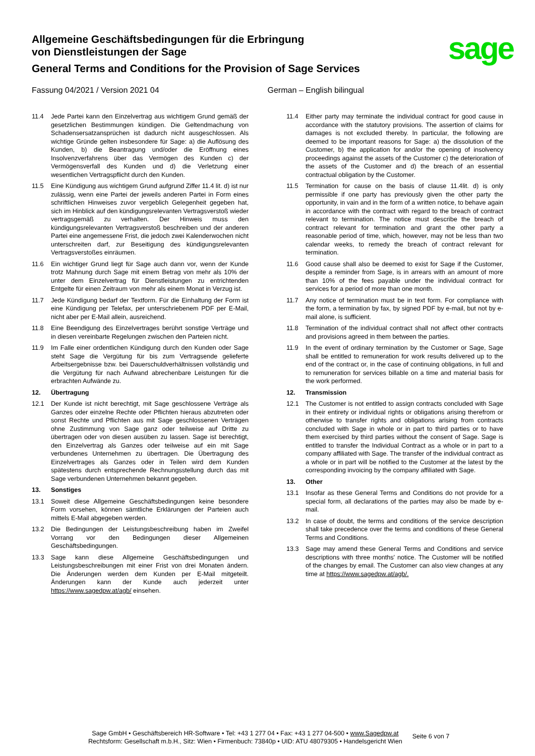Allgemeine Geschäftsbedingungen für die Erbringung
von Dienstleistungen der Sage
General Terms and Conditions for the Provision of Sage Services
sage
Fassung 04/2021 / Version 2021 04 German – English bilingual
11.4 Jede Partei kann den Einzelvertrag aus wichtigem Grund gemäß der gesetzlichen Bestimmungen kündigen. Die Geltendmachung von Schadensersatzansprüchen ist dadurch nicht ausgeschlossen. Als wichtige Gründe gelten insbesondere für Sage: a) die Auflösung des Kunden, b) die Beantragung und/oder die Eröffnung eines Insolvenzverfahrens über das Vermögen des Kunden c) der Vermögensverfall des Kunden und d) die Verletzung einer wesentlichen Vertragspflicht durch den Kunden.
11.5 Eine Kündigung aus wichtigem Grund aufgrund Ziffer 11.4 lit. d) ist nur zulässig, wenn eine Partei der jeweils anderen Partei in Form eines schriftlichen Hinweises zuvor vergeblich Gelegenheit gegeben hat, sich im Hinblick auf den kündigungsrelevanten Vertragsverstoß wieder vertragsgemäß zu verhalten. Der Hinweis muss den kündigungsrelevanten Vertragsverstoß beschreiben und der anderen Partei eine angemessene Frist, die jedoch zwei Kalenderwochen nicht unterschreiten darf, zur Beseitigung des kündigungsrelevanten Vertragsverstoßes einräumen.
11.6 Ein wichtiger Grund liegt für Sage auch dann vor, wenn der Kunde trotz Mahnung durch Sage mit einem Betrag von mehr als 10% der unter dem Einzelvertrag für Dienstleistungen zu entrichtenden Entgelte für einen Zeitraum von mehr als einem Monat in Verzug ist.
11.7 Jede Kündigung bedarf der Textform. Für die Einhaltung der Form ist eine Kündigung per Telefax, per unterschriebenem PDF per E-Mail, nicht aber per E-Mail allein, ausreichend.
11.8 Eine Beendigung des Einzelvertrages berührt sonstige Verträge und in diesen vereinbarte Regelungen zwischen den Parteien nicht.
11.9 Im Falle einer ordentlichen Kündigung durch den Kunden oder Sage steht Sage die Vergütung für bis zum Vertragsende gelieferte Arbeitsergebnisse bzw. bei Dauerschuldverhältnissen vollständig und die Vergütung für nach Aufwand abrechenbare Leistungen für die erbrachten Aufwände zu.
12. Übertragung
12.1 Der Kunde ist nicht berechtigt, mit Sage geschlossene Verträge als Ganzes oder einzelne Rechte oder Pflichten hieraus abzutreten oder sonst Rechte und Pflichten aus mit Sage geschlossenen Verträgen ohne Zustimmung von Sage ganz oder teilweise auf Dritte zu übertragen oder von diesen ausüben zu lassen. Sage ist berechtigt, den Einzelvertrag als Ganzes oder teilweise auf ein mit Sage verbundenes Unternehmen zu übertragen. Die Übertragung des Einzelvertrages als Ganzes oder in Teilen wird dem Kunden spätestens durch entsprechende Rechnungsstellung durch das mit Sage verbundenen Unternehmen bekannt gegeben.
13. Sonstiges
13.1 Soweit diese Allgemeine Geschäftsbedingungen keine besondere Form vorsehen, können sämtliche Erklärungen der Parteien auch mittels E-Mail abgegeben werden.
13.2 Die Bedingungen der Leistungsbeschreibung haben im Zweifel Vorrang vor den Bedingungen dieser Allgemeinen Geschäftsbedingungen.
13.3 Sage kann diese Allgemeine Geschäftsbedingungen und Leistungsbeschreibungen mit einer Frist von drei Monaten ändern. Die Änderungen werden dem Kunden per E-Mail mitgeteilt. Änderungen kann der Kunde auch jederzeit unter https://www.sagedpw.at/agb/ einsehen.
11.4 Either party may terminate the individual contract for good cause in accordance with the statutory provisions. The assertion of claims for damages is not excluded thereby. In particular, the following are deemed to be important reasons for Sage: a) the dissolution of the Customer, b) the application for and/or the opening of insolvency proceedings against the assets of the Customer c) the deterioration of the assets of the Customer and d) the breach of an essential contractual obligation by the Customer.
11.5 Termination for cause on the basis of clause 11.4lit. d) is only permissible if one party has previously given the other party the opportunity, in vain and in the form of a written notice, to behave again in accordance with the contract with regard to the breach of contract relevant to termination. The notice must describe the breach of contract relevant for termination and grant the other party a reasonable period of time, which, however, may not be less than two calendar weeks, to remedy the breach of contract relevant for termination.
11.6 Good cause shall also be deemed to exist for Sage if the Customer, despite a reminder from Sage, is in arrears with an amount of more than 10% of the fees payable under the individual contract for services for a period of more than one month.
11.7 Any notice of termination must be in text form. For compliance with the form, a termination by fax, by signed PDF by e-mail, but not by e-mail alone, is sufficient.
11.8 Termination of the individual contract shall not affect other contracts and provisions agreed in them between the parties.
11.9 In the event of ordinary termination by the Customer or Sage, Sage shall be entitled to remuneration for work results delivered up to the end of the contract or, in the case of continuing obligations, in full and to remuneration for services billable on a time and material basis for the work performed.
12. Transmission
12.1 The Customer is not entitled to assign contracts concluded with Sage in their entirety or individual rights or obligations arising therefrom or otherwise to transfer rights and obligations arising from contracts concluded with Sage in whole or in part to third parties or to have them exercised by third parties without the consent of Sage. Sage is entitled to transfer the Individual Contract as a whole or in part to a company affiliated with Sage. The transfer of the individual contract as a whole or in part will be notified to the Customer at the latest by the corresponding invoicing by the company affiliated with Sage.
13. Other
13.1 Insofar as these General Terms and Conditions do not provide for a special form, all declarations of the parties may also be made by e-mail.
13.2 In case of doubt, the terms and conditions of the service description shall take precedence over the terms and conditions of these General Terms and Conditions.
13.3 Sage may amend these General Terms and Conditions and service descriptions with three months' notice. The Customer will be notified of the changes by email. The Customer can also view changes at any time at https://www.sagedpw.at/agb/.
Sage GmbH • Geschäftsbereich HR-Software • Tel: +43 1 277 04 • Fax: +43 1 277 04-500 • www.Sagedpw.at
Rechtsform: Gesellschaft m.b.H., Sitz: Wien • Firmenbuch: 73840p • UID: ATU 48079305 • Handelsgericht Wien
Seite 6 von 7